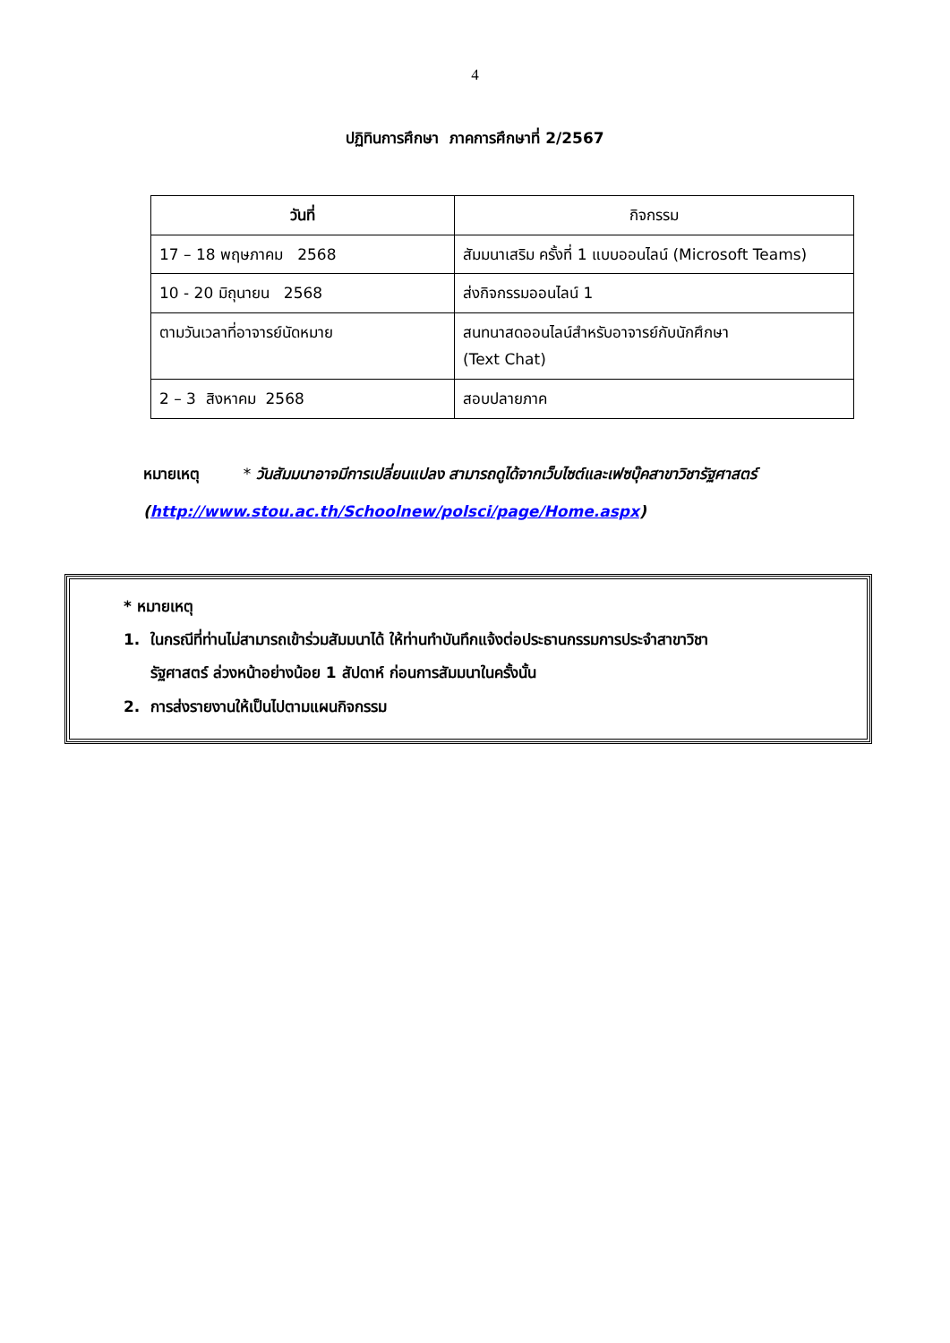4
ปฏิทินการศึกษา ภาคการศึกษาที่ 2/2567
| วันที่ | กิจกรรม |
| --- | --- |
| 17 – 18 พฤษภาคม 2568 | สัมมนาเสริม ครั้งที่ 1 แบบออนไลน์ (Microsoft Teams) |
| 10 - 20 มิถุนายน 2568 | ส่งกิจกรรมออนไลน์ 1 |
| ตามวันเวลาที่อาจารย์นัดหมาย | สนทนาสดออนไลน์สำหรับอาจารย์กับนักศึกษา (Text Chat) |
| 2 – 3 สิงหาคม 2568 | สอบปลายภาค |
หมายเหตุ * วันสัมมนาอาจมีการเปลี่ยนแปลง สามารถดูได้จากเว็บไซต์และเฟซบุ๊คสาขาวิชารัฐศาสตร์ (http://www.stou.ac.th/Schoolnew/polsci/page/Home.aspx)
* หมายเหตุ
1. ในกรณีที่ท่านไม่สามารถเข้าร่วมสัมมนาได้ ให้ท่านทำบันทึกแจ้งต่อประธานกรรมการประจำสาขาวิชา
รัฐศาสตร์ ล่วงหน้าอย่างน้อย 1 สัปดาห์ ก่อนการสัมมนาในครั้งนั้น
2. การส่งรายงานให้เป็นไปตามแผนกิจกรรม